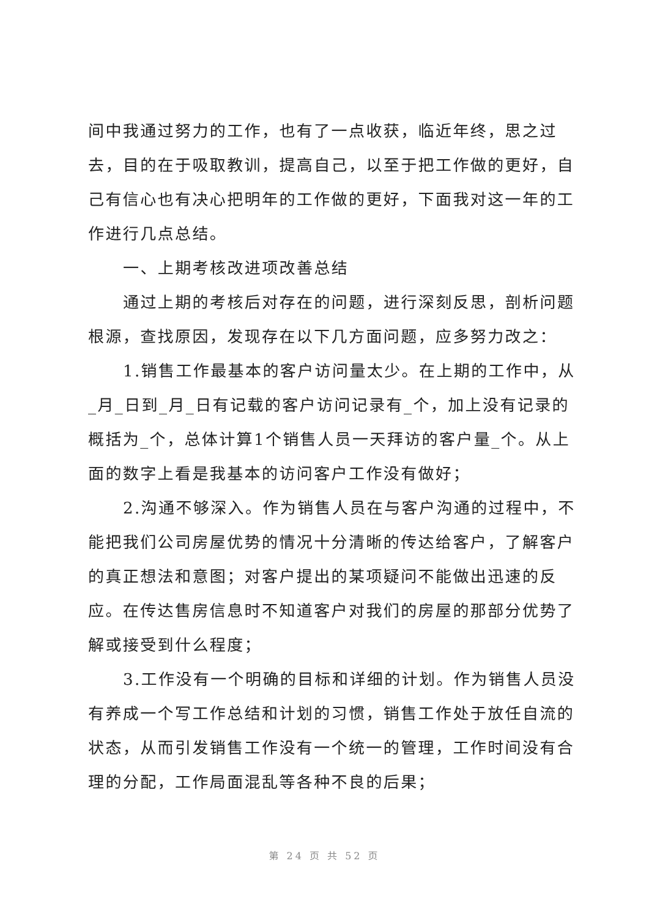间中我通过努力的工作，也有了一点收获，临近年终，思之过去，目的在于吸取教训，提高自己，以至于把工作做的更好，自己有信心也有决心把明年的工作做的更好，下面我对这一年的工作进行几点总结。
一、上期考核改进项改善总结
通过上期的考核后对存在的问题，进行深刻反思，剖析问题根源，查找原因，发现存在以下几方面问题，应多努力改之：
1.销售工作最基本的客户访问量太少。在上期的工作中，从_月_日到_月_日有记载的客户访问记录有_个，加上没有记录的概括为_个，总体计算1个销售人员一天拜访的客户量_个。从上面的数字上看是我基本的访问客户工作没有做好；
2.沟通不够深入。作为销售人员在与客户沟通的过程中，不能把我们公司房屋优势的情况十分清晰的传达给客户，了解客户的真正想法和意图；对客户提出的某项疑问不能做出迅速的反应。在传达售房信息时不知道客户对我们的房屋的那部分优势了解或接受到什么程度；
3.工作没有一个明确的目标和详细的计划。作为销售人员没有养成一个写工作总结和计划的习惯，销售工作处于放任自流的状态，从而引发销售工作没有一个统一的管理，工作时间没有合理的分配，工作局面混乱等各种不良的后果；
第 24 页 共 52 页